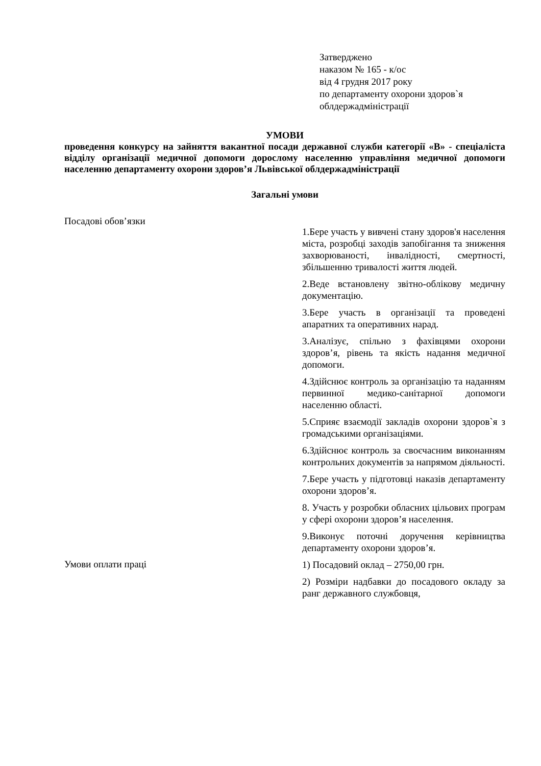Затверджено
наказом № 165 - к/ос
від 4 грудня 2017 року
по департаменту охорони здоров`я
облдержадміністрації
УМОВИ
проведення конкурсу на зайняття вакантної посади державної служби категорії «В» - спеціаліста відділу організації медичної допомоги дорослому населенню управління медичної допомоги населенню департаменту охорони здоров’я Львівської облдержадміністрації
Загальні умови
| Посадові обов’язки | 1.Бере участь у вивчені стану здоров'я населення міста, розробці заходів запобігання та зниження захворюваності, інвалідності, смертності, збільшенню тривалості життя людей. 2.Веде встановлену звітно-облікову медичну документацію. 3.Бере участь в організації та проведені апаратних та оперативних нарад. 3.Аналізує, спільно з фахівцями охорони здоров’я, рівень та якість надання медичної допомоги. 4.Здійснює контроль за організацію та наданням первинної медико-санітарної допомоги населенню області. 5.Сприяє взаємодії закладів охорони здоров`я з громадськими організаціями. 6.Здійснює контроль за своєчасним виконанням контрольних документів за напрямом діяльності. 7.Бере участь у підготовці наказів департаменту охорони здоров’я. 8. Участь у розробки обласних цільових програм у сфері охорони здоров’я населення. 9.Виконує поточні доручення керівництва департаменту охорони здоров’я. |
| Умови оплати праці | 1) Посадовий оклад – 2750,00 грн. 2) Розміри надбавки до посадового окладу за ранг державного службовця, |